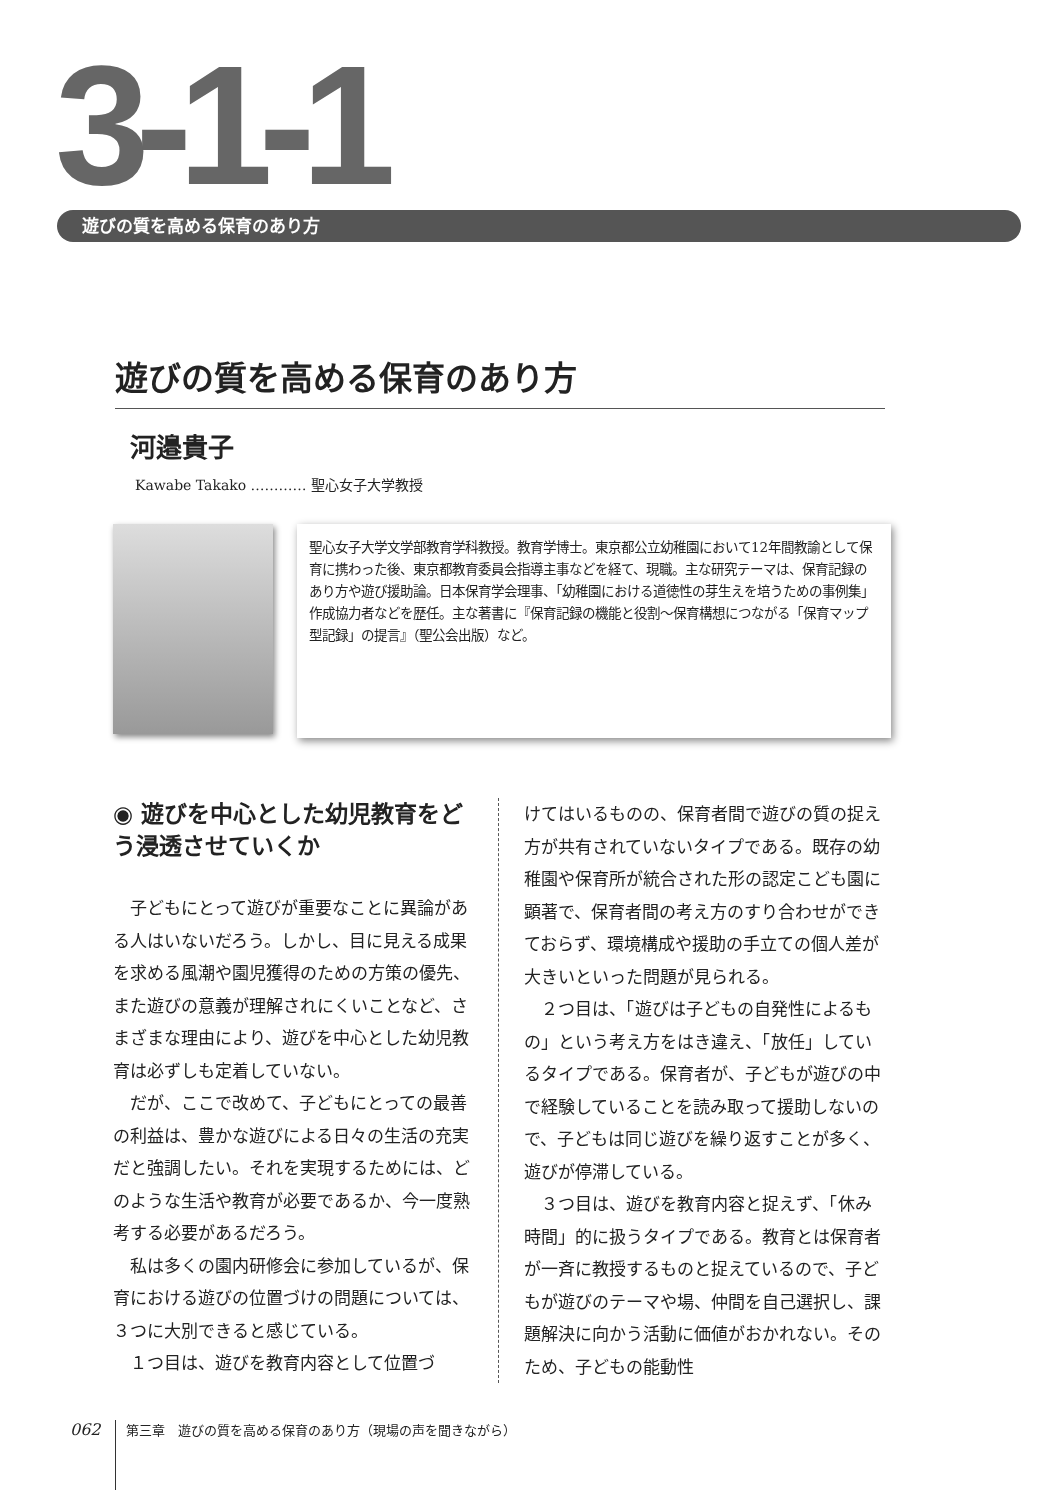3-1-1
遊びの質を高める保育のあり方
遊びの質を高める保育のあり方
河邉貴子
Kawabe Takako ………… 聖心女子大学教授
聖心女子大学文学部教育学科教授。教育学博士。東京都公立幼稚園において12年間教諭として保育に携わった後、東京都教育委員会指導主事などを経て、現職。主な研究テーマは、保育記録のあり方や遊び援助論。日本保育学会理事、「幼稚園における道徳性の芽生えを培うための事例集」作成協力者などを歴任。主な著書に『保育記録の機能と役割～保育構想につながる「保育マップ型記録」の提言』（聖公会出版）など。
◉ 遊びを中心とした幼児教育をどう浸透させていくか
子どもにとって遊びが重要なことに異論がある人はいないだろう。しかし、目に見える成果を求める風潮や園児獲得のための方策の優先、また遊びの意義が理解されにくいことなど、さまざまな理由により、遊びを中心とした幼児教育は必ずしも定着していない。
だが、ここで改めて、子どもにとっての最善の利益は、豊かな遊びによる日々の生活の充実だと強調したい。それを実現するためには、どのような生活や教育が必要であるか、今一度熟考する必要があるだろう。
私は多くの園内研修会に参加しているが、保育における遊びの位置づけの問題については、３つに大別できると感じている。
１つ目は、遊びを教育内容として位置づ
けてはいるものの、保育者間で遊びの質の捉え方が共有されていないタイプである。既存の幼稚園や保育所が統合された形の認定こども園に顕著で、保育者間の考え方のすり合わせができておらず、環境構成や援助の手立ての個人差が大きいといった問題が見られる。
２つ目は、「遊びは子どもの自発性によるもの」という考え方をはき違え、「放任」しているタイプである。保育者が、子どもが遊びの中で経験していることを読み取って援助しないので、子どもは同じ遊びを繰り返すことが多く、遊びが停滞している。
３つ目は、遊びを教育内容と捉えず、「休み時間」的に扱うタイプである。教育とは保育者が一斉に教授するものと捉えているので、子どもが遊びのテーマや場、仲間を自己選択し、課題解決に向かう活動に価値がおかれない。そのため、子どもの能動性
062
第三章　遊びの質を高める保育のあり方（現場の声を聞きながら）